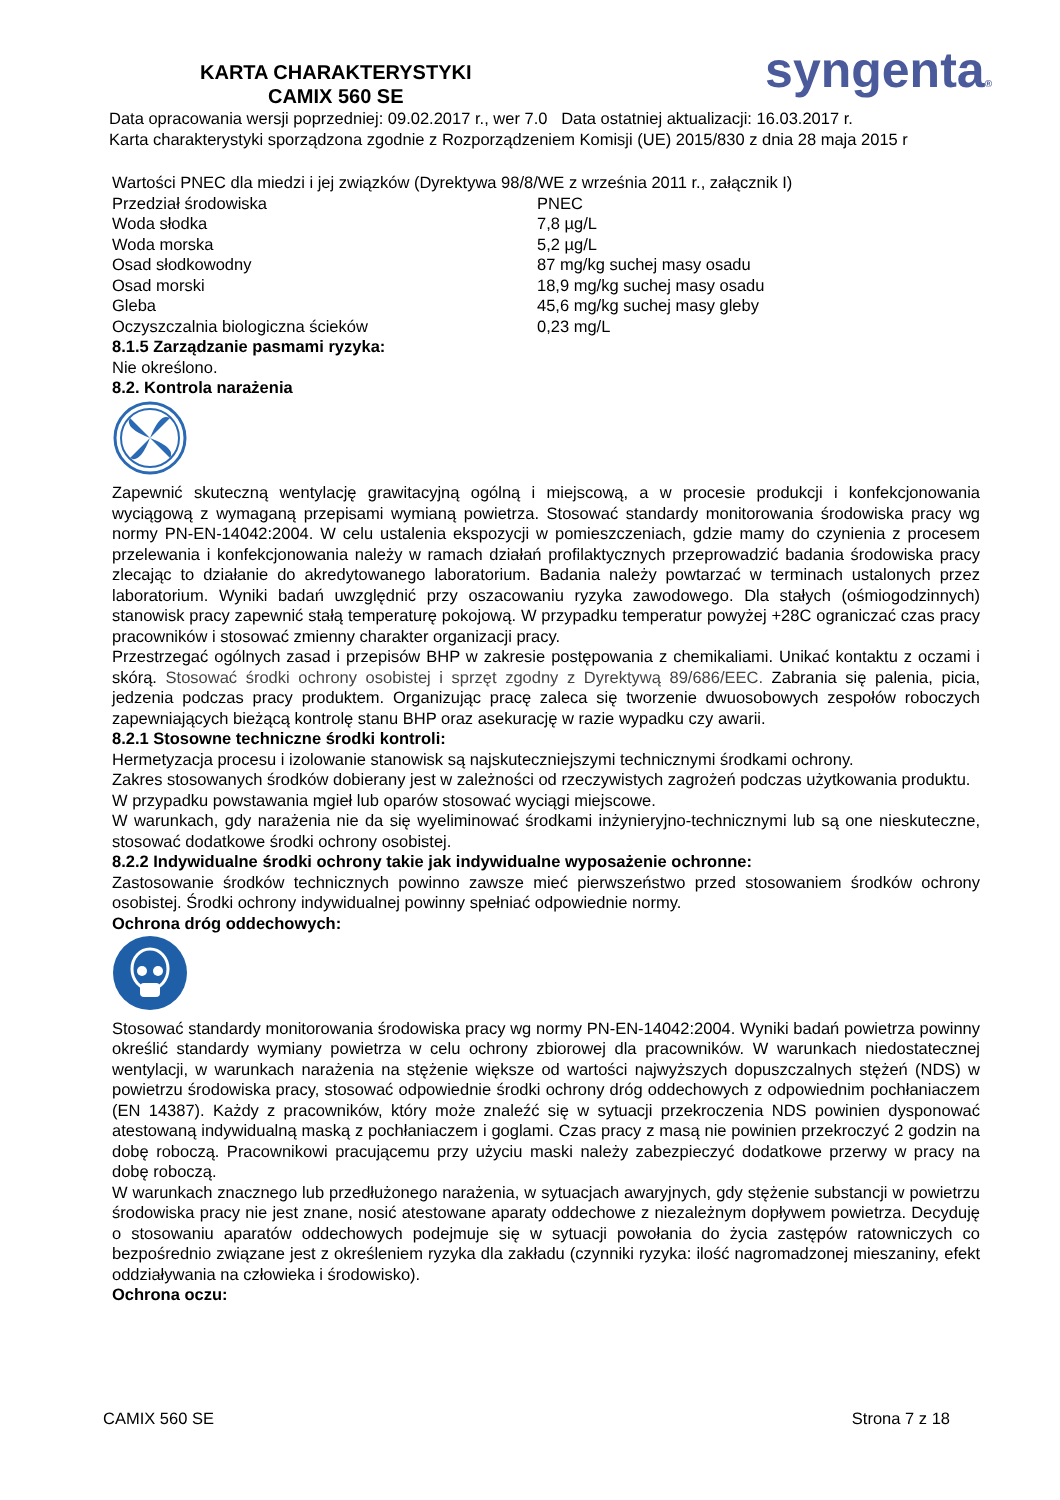KARTA CHARAKTERYSTYKI
CAMIX 560 SE
syngenta®
Data opracowania wersji poprzedniej: 09.02.2017 r., wer 7.0 Data ostatniej aktualizacji: 16.03.2017 r.
Karta charakterystyki sporządzona zgodnie z Rozporządzeniem Komisji (UE) 2015/830 z dnia 28 maja 2015 r
| Wartości PNEC dla miedzi i jej związków (Dyrektywa 98/8/WE z września 2011 r., załącznik I) | |
| Przedział środowiska | PNEC |
| Woda słodka | 7,8 µg/L |
| Woda morska | 5,2 µg/L |
| Osad słodkowodny | 87 mg/kg suchej masy osadu |
| Osad morski | 18,9 mg/kg suchej masy osadu |
| Gleba | 45,6 mg/kg suchej masy gleby |
| Oczyszczalnia biologiczna ścieków | 0,23 mg/L |
8.1.5 Zarządzanie pasmami ryzyka:
Nie określono.
8.2. Kontrola narażenia
Zapewnić skuteczną wentylację grawitacyjną ogólną i miejscową, a w procesie produkcji i konfekcjonowania wyciągową z wymaganą przepisami wymianą powietrza. Stosować standardy monitorowania środowiska pracy wg normy PN-EN-14042:2004. W celu ustalenia ekspozycji w pomieszczeniach, gdzie mamy do czynienia z procesem przelewania i konfekcjonowania należy w ramach działań profilaktycznych przeprowadzić badania środowiska pracy zlecając to działanie do akredytowanego laboratorium. Badania należy powtarzać w terminach ustalonych przez laboratorium. Wyniki badań uwzględnić przy oszacowaniu ryzyka zawodowego. Dla stałych (ośmiogodzinnych) stanowisk pracy zapewnić stałą temperaturę pokojową. W przypadku temperatur powyżej +28C ograniczać czas pracy pracowników i stosować zmienny charakter organizacji pracy.
Przestrzegać ogólnych zasad i przepisów BHP w zakresie postępowania z chemikaliami. Unikać kontaktu z oczami i skórą. Stosować środki ochrony osobistej i sprzęt zgodny z Dyrektywą 89/686/EEC. Zabrania się palenia, picia, jedzenia podczas pracy produktem. Organizując pracę zaleca się tworzenie dwuosobowych zespołów roboczych zapewniających bieżącą kontrolę stanu BHP oraz asekurację w razie wypadku czy awarii.
8.2.1 Stosowne techniczne środki kontroli:
Hermetyzacja procesu i izolowanie stanowisk są najskuteczniejszymi technicznymi środkami ochrony.
Zakres stosowanych środków dobierany jest w zależności od rzeczywistych zagrożeń podczas użytkowania produktu.
W przypadku powstawania mgieł lub oparów stosować wyciągi miejscowe.
W warunkach, gdy narażenia nie da się wyeliminować środkami inżynieryjno-technicznymi lub są one nieskuteczne, stosować dodatkowe środki ochrony osobistej.
8.2.2 Indywidualne środki ochrony takie jak indywidualne wyposażenie ochronne:
Zastosowanie środków technicznych powinno zawsze mieć pierwszeństwo przed stosowaniem środków ochrony osobistej. Środki ochrony indywidualnej powinny spełniać odpowiednie normy.
Ochrona dróg oddechowych:
Stosować standardy monitorowania środowiska pracy wg normy PN-EN-14042:2004. Wyniki badań powietrza powinny określić standardy wymiany powietrza w celu ochrony zbiorowej dla pracowników. W warunkach niedostatecznej wentylacji, w warunkach narażenia na stężenie większe od wartości najwyższych dopuszczalnych stężeń (NDS) w powietrzu środowiska pracy, stosować odpowiednie środki ochrony dróg oddechowych z odpowiednim pochłaniaczem (EN 14387). Każdy z pracowników, który może znaleźć się w sytuacji przekroczenia NDS powinien dysponować atestowaną indywidualną maską z pochłaniaczem i goglami. Czas pracy z masą nie powinien przekroczyć 2 godzin na dobę roboczą. Pracownikowi pracującemu przy użyciu maski należy zabezpieczyć dodatkowe przerwy w pracy na dobę roboczą.
W warunkach znacznego lub przedłużonego narażenia, w sytuacjach awaryjnych, gdy stężenie substancji w powietrzu środowiska pracy nie jest znane, nosić atestowane aparaty oddechowe z niezależnym dopływem powietrza. Decyduję o stosowaniu aparatów oddechowych podejmuje się w sytuacji powołania do życia zastępów ratowniczych co bezpośrednio związane jest z określeniem ryzyka dla zakładu (czynniki ryzyka: ilość nagromadzonej mieszaniny, efekt oddziaływania na człowieka i środowisko).
Ochrona oczu:
CAMIX 560 SE Strona 7 z 18